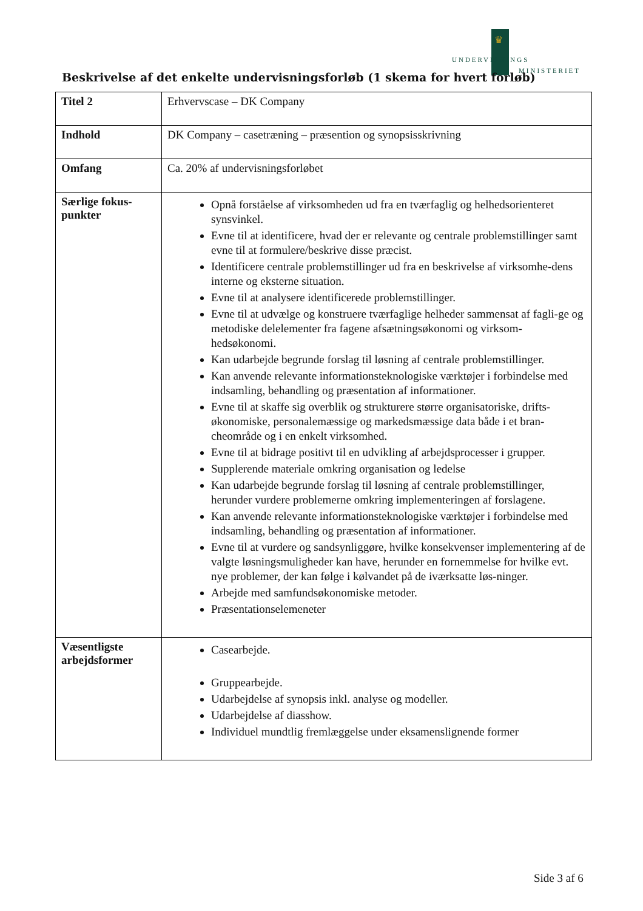♛
UNDERVISNINGS
MINISTERIET
Beskrivelse af det enkelte undervisningsforløb (1 skema for hvert forløb)
| Titel 2 | Erhvervscase – DK Company |
| Indhold | DK Company – casetræning – præsention og synopsisskrivning |
| Omfang | Ca. 20% af undervisningsforløbet |
| Særlige fokus-punkter | Opnå forståelse af virksomheden ud fra en tværfaglig og helhedsorienteret synsvinkel. Evne til at identificere, hvad der er relevante og centrale problemstillinger samt evne til at formulere/beskrive disse præcist. Identificere centrale problemstillinger ud fra en beskrivelse af virksomhe-dens interne og eksterne situation. Evne til at analysere identificerede problemstillinger. Evne til at udvælge og konstruere tværfaglige helheder sammensat af fagli-ge og metodiske delelementer fra fagene afsætningsøkonomi og virksom-hedsøkonomi. Kan udarbejde begrunde forslag til løsning af centrale problemstillinger. Kan anvende relevante informationsteknologiske værktøjer i forbindelse med indsamling, behandling og præsentation af informationer. Evne til at skaffe sig overblik og strukturere større organisatoriske, drifts-økonomiske, personalemæssige og markedsmæssige data både i et bran-cheområde og i en enkelt virksomhed. Evne til at bidrage positivt til en udvikling af arbejdsprocesser i grupper. Supplerende materiale omkring organisation og ledelse Kan udarbejde begrunde forslag til løsning af centrale problemstillinger, herunder vurdere problemerne omkring implementeringen af forslagene. Kan anvende relevante informationsteknologiske værktøjer i forbindelse med indsamling, behandling og præsentation af informationer. Evne til at vurdere og sandsynliggøre, hvilke konsekvenser implementering af de valgte løsningsmuligheder kan have, herunder en fornemmelse for hvilke evt. nye problemer, der kan følge i kølvandet på de iværksatte løs-ninger. Arbejde med samfundsøkonomiske metoder. Præsentationselemeneter |
| Væsentligste arbejdsformer | Casearbejde. Gruppearbejde. Udarbejdelse af synopsis inkl. analyse og modeller. Udarbejdelse af diasshow. Individuel mundtlig fremlæggelse under eksamenslignende former |
Side 3 af 6